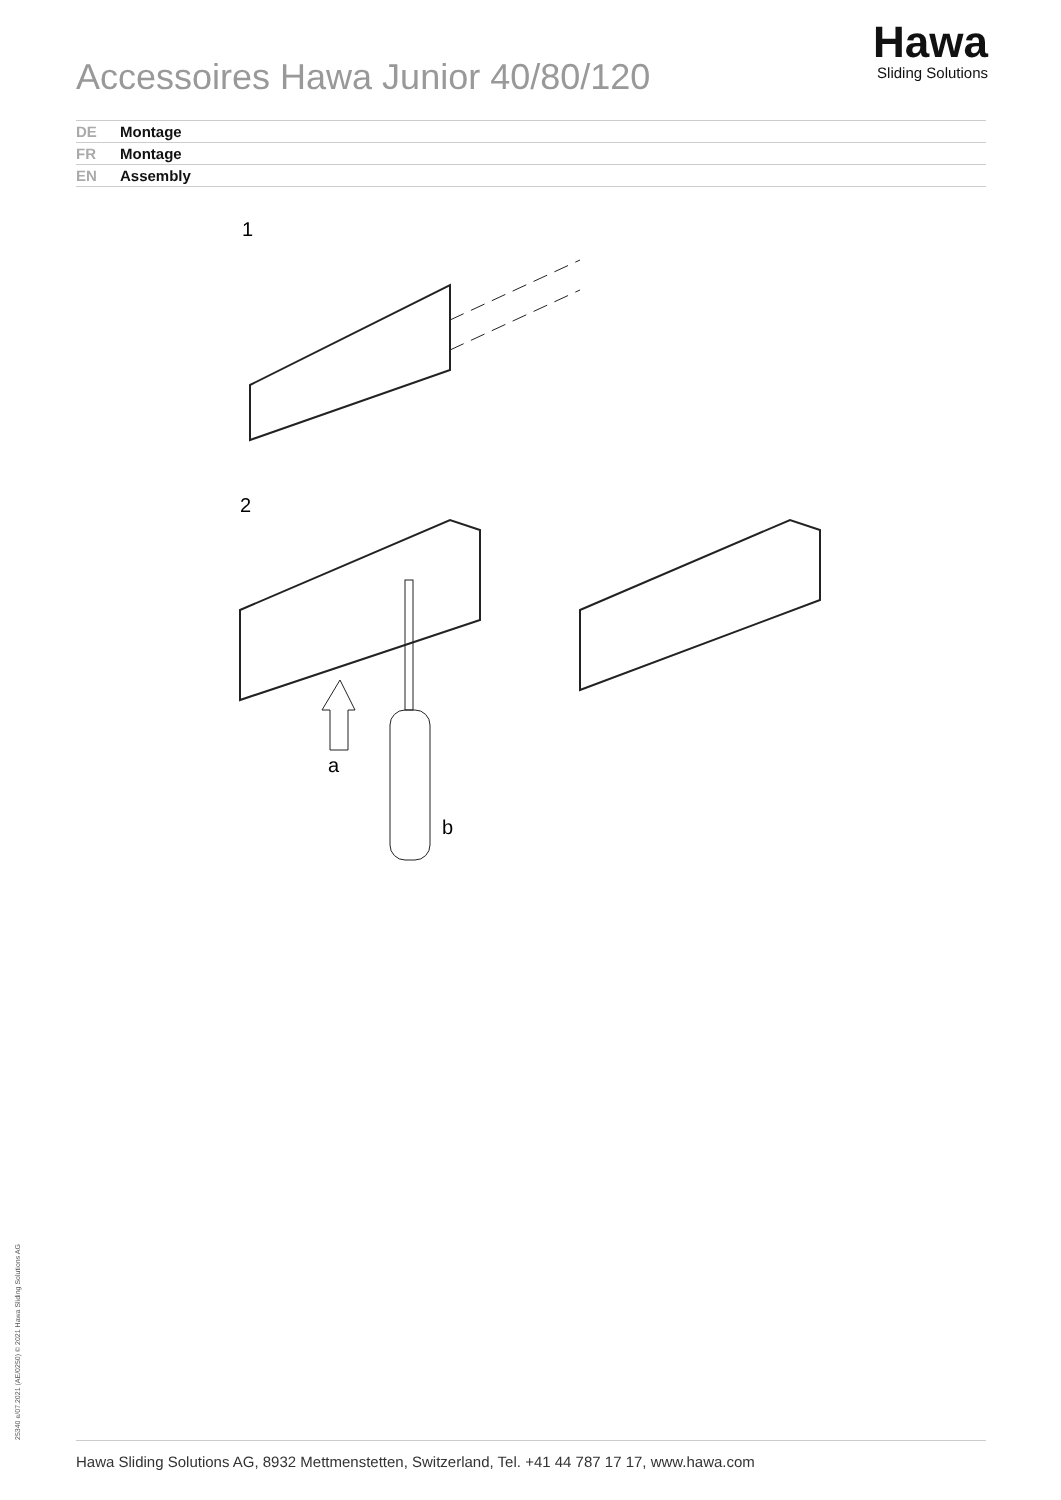Accessoires Hawa Junior 40/80/120
Hawa
Sliding Solutions
DE Montage
FR Montage
EN Assembly
1
2
a
b
25340 e/07.2021 (AE/0250) © 2021 Hawa Sliding Solutions AG Hawa Sliding Solutions AG, 8932 Mettmenstetten, Switzerland, Tel. +41 44 787 17 17, www.hawa.com